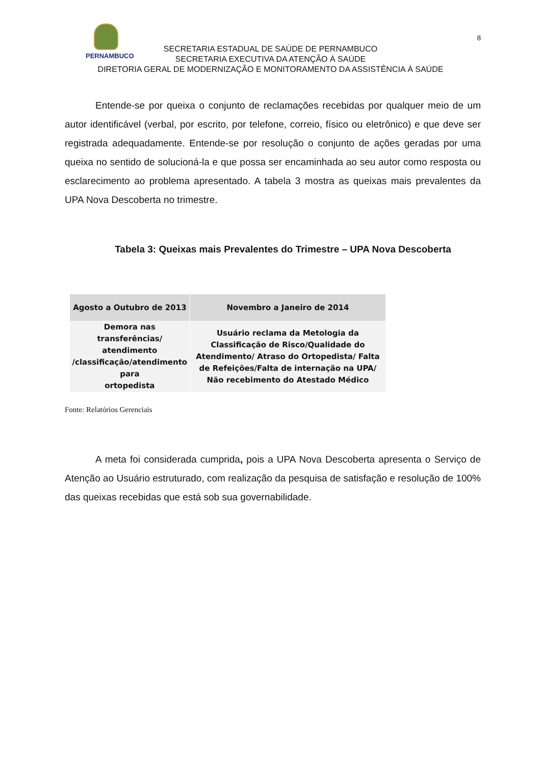PERNAMBUCO
8
SECRETARIA ESTADUAL DE SAÚDE DE PERNAMBUCO
SECRETARIA EXECUTIVA DA ATENÇÃO À SAÚDE
DIRETORIA GERAL DE MODERNIZAÇÃO E MONITORAMENTO DA ASSISTÊNCIA À SAÚDE
Entende-se por queixa o conjunto de reclamações recebidas por qualquer meio de um autor identificável (verbal, por escrito, por telefone, correio, físico ou eletrônico) e que deve ser registrada adequadamente. Entende-se por resolução o conjunto de ações geradas por uma queixa no sentido de solucioná-la e que possa ser encaminhada ao seu autor como resposta ou esclarecimento ao problema apresentado. A tabela 3 mostra as queixas mais prevalentes da UPA Nova Descoberta no trimestre.
Tabela 3: Queixas mais Prevalentes do Trimestre – UPA Nova Descoberta
| Agosto a Outubro de 2013 | Novembro a Janeiro de 2014 |
| --- | --- |
| Demora nas transferências/ atendimento /classificação/atendimento para ortopedista | Usuário reclama da Metologia da Classificação de Risco/Qualidade do Atendimento/ Atraso do Ortopedista/ Falta de Refeições/Falta de internação na UPA/ Não recebimento do Atestado Médico |
Fonte: Relatórios Gerenciais
A meta foi considerada cumprida, pois a UPA Nova Descoberta apresenta o Serviço de Atenção ao Usuário estruturado, com realização da pesquisa de satisfação e resolução de 100% das queixas recebidas que está sob sua governabilidade.